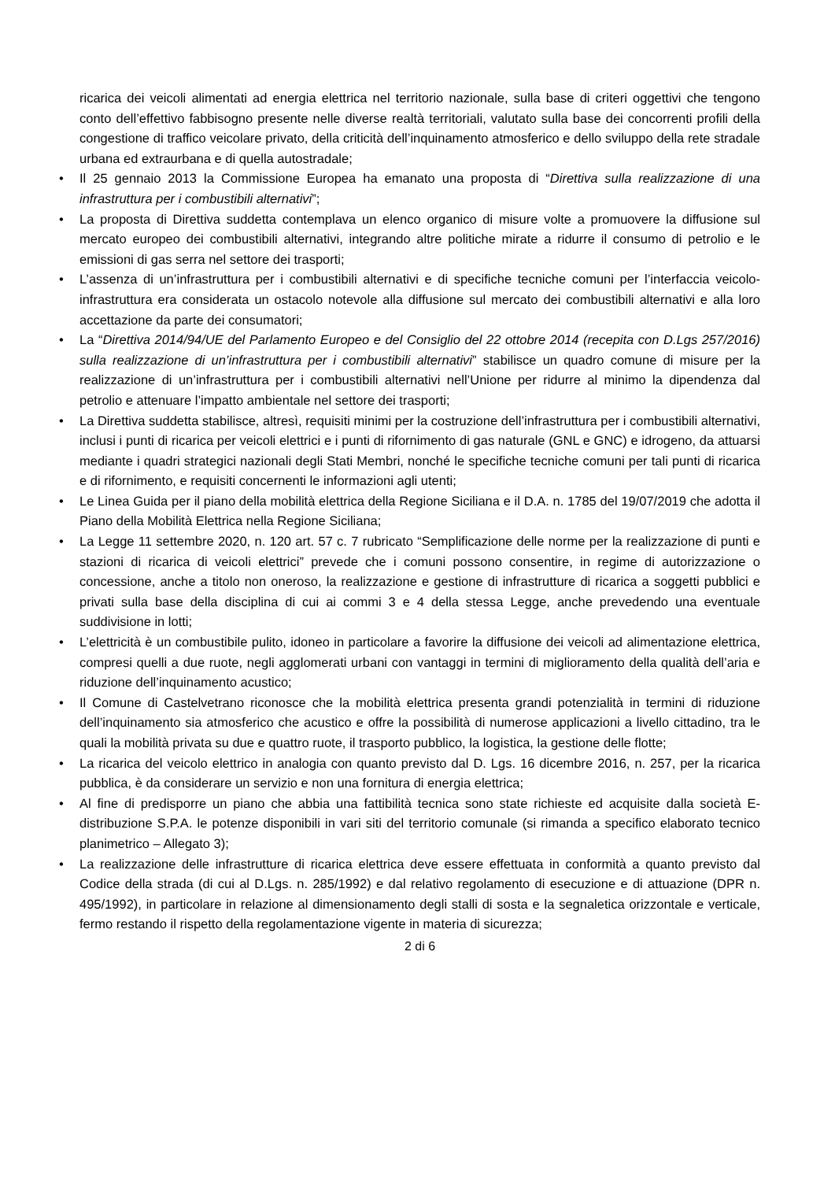ricarica dei veicoli alimentati ad energia elettrica nel territorio nazionale, sulla base di criteri oggettivi che tengono conto dell’effettivo fabbisogno presente nelle diverse realtà territoriali, valutato sulla base dei concorrenti profili della congestione di traffico veicolare privato, della criticità dell’inquinamento atmosferico e dello sviluppo della rete stradale urbana ed extraurbana e di quella autostradale;
• Il 25 gennaio 2013 la Commissione Europea ha emanato una proposta di “Direttiva sulla realizzazione di una infrastruttura per i combustibili alternativi”;
• La proposta di Direttiva suddetta contemplava un elenco organico di misure volte a promuovere la diffusione sul mercato europeo dei combustibili alternativi, integrando altre politiche mirate a ridurre il consumo di petrolio e le emissioni di gas serra nel settore dei trasporti;
• L’assenza di un’infrastruttura per i combustibili alternativi e di specifiche tecniche comuni per l’interfaccia veicolo-infrastruttura era considerata un ostacolo notevole alla diffusione sul mercato dei combustibili alternativi e alla loro accettazione da parte dei consumatori;
• La “Direttiva 2014/94/UE del Parlamento Europeo e del Consiglio del 22 ottobre 2014 (recepita con D.Lgs 257/2016) sulla realizzazione di un’infrastruttura per i combustibili alternativi” stabilisce un quadro comune di misure per la realizzazione di un’infrastruttura per i combustibili alternativi nell’Unione per ridurre al minimo la dipendenza dal petrolio e attenuare l’impatto ambientale nel settore dei trasporti;
• La Direttiva suddetta stabilisce, altresì, requisiti minimi per la costruzione dell’infrastruttura per i combustibili alternativi, inclusi i punti di ricarica per veicoli elettrici e i punti di rifornimento di gas naturale (GNL e GNC) e idrogeno, da attuarsi mediante i quadri strategici nazionali degli Stati Membri, nonché le specifiche tecniche comuni per tali punti di ricarica e di rifornimento, e requisiti concernenti le informazioni agli utenti;
• Le Linea Guida per il piano della mobilità elettrica della Regione Siciliana e il D.A. n. 1785 del 19/07/2019 che adotta il Piano della Mobilità Elettrica nella Regione Siciliana;
• La Legge 11 settembre 2020, n. 120 art. 57 c. 7 rubricato “Semplificazione delle norme per la realizzazione di punti e stazioni di ricarica di veicoli elettrici” prevede che i comuni possono consentire, in regime di autorizzazione o concessione, anche a titolo non oneroso, la realizzazione e gestione di infrastrutture di ricarica a soggetti pubblici e privati sulla base della disciplina di cui ai commi 3 e 4 della stessa Legge, anche prevedendo una eventuale suddivisione in lotti;
• L’elettricità è un combustibile pulito, idoneo in particolare a favorire la diffusione dei veicoli ad alimentazione elettrica, compresi quelli a due ruote, negli agglomerati urbani con vantaggi in termini di miglioramento della qualità dell’aria e riduzione dell’inquinamento acustico;
• Il Comune di Castelvetrano riconosce che la mobilità elettrica presenta grandi potenzialità in termini di riduzione dell’inquinamento sia atmosferico che acustico e offre la possibilità di numerose applicazioni a livello cittadino, tra le quali la mobilità privata su due e quattro ruote, il trasporto pubblico, la logistica, la gestione delle flotte;
• La ricarica del veicolo elettrico in analogia con quanto previsto dal D. Lgs. 16 dicembre 2016, n. 257, per la ricarica pubblica, è da considerare un servizio e non una fornitura di energia elettrica;
• Al fine di predisporre un piano che abbia una fattibilità tecnica sono state richieste ed acquisite dalla società E-distribuzione S.P.A. le potenze disponibili in vari siti del territorio comunale (si rimanda a specifico elaborato tecnico planimetrico – Allegato 3);
• La realizzazione delle infrastrutture di ricarica elettrica deve essere effettuata in conformità a quanto previsto dal Codice della strada (di cui al D.Lgs. n. 285/1992) e dal relativo regolamento di esecuzione e di attuazione (DPR n. 495/1992), in particolare in relazione al dimensionamento degli stalli di sosta e la segnaletica orizzontale e verticale, fermo restando il rispetto della regolamentazione vigente in materia di sicurezza;
2 di 6